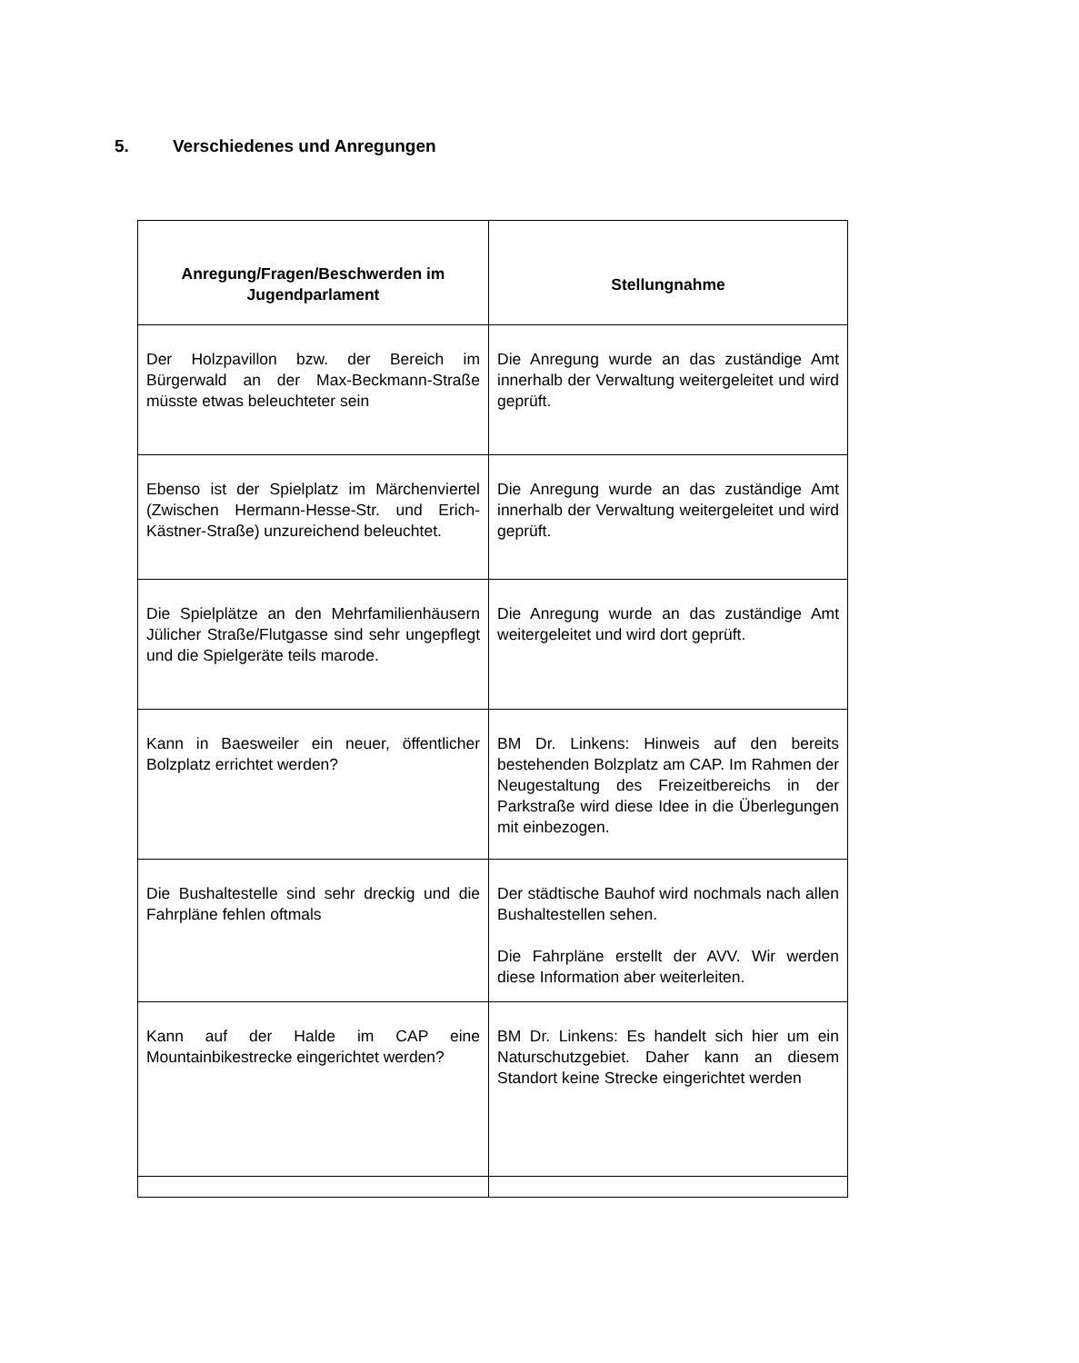5. Verschiedenes und Anregungen
| Anregung/Fragen/Beschwerden im Jugendparlament | Stellungnahme |
| --- | --- |
| Der Holzpavillon bzw. der Bereich im Bürgerwald an der Max-Beckmann-Straße müsste etwas beleuchteter sein | Die Anregung wurde an das zuständige Amt innerhalb der Verwaltung weitergeleitet und wird geprüft. |
| Ebenso ist der Spielplatz im Märchenviertel (Zwischen Hermann-Hesse-Str. und Erich-Kästner-Straße) unzureichend beleuchtet. | Die Anregung wurde an das zuständige Amt innerhalb der Verwaltung weitergeleitet und wird geprüft. |
| Die Spielplätze an den Mehrfamilienhäusern Jülicher Straße/Flutgasse sind sehr ungepflegt und die Spielgeräte teils marode. | Die Anregung wurde an das zuständige Amt weitergeleitet und wird dort geprüft. |
| Kann in Baesweiler ein neuer, öffentlicher Bolzplatz errichtet werden? | BM Dr. Linkens: Hinweis auf den bereits bestehenden Bolzplatz am CAP. Im Rahmen der Neugestaltung des Freizeitbereichs in der Parkstraße wird diese Idee in die Überlegungen mit einbezogen. |
| Die Bushaltestelle sind sehr dreckig und die Fahrpläne fehlen oftmals | Der städtische Bauhof wird nochmals nach allen Bushaltestellen sehen. Die Fahrpläne erstellt der AVV. Wir werden diese Information aber weiterleiten. |
| Kann auf der Halde im CAP eine Mountainbikestrecke eingerichtet werden? | BM Dr. Linkens: Es handelt sich hier um ein Naturschutzgebiet. Daher kann an diesem Standort keine Strecke eingerichtet werden |